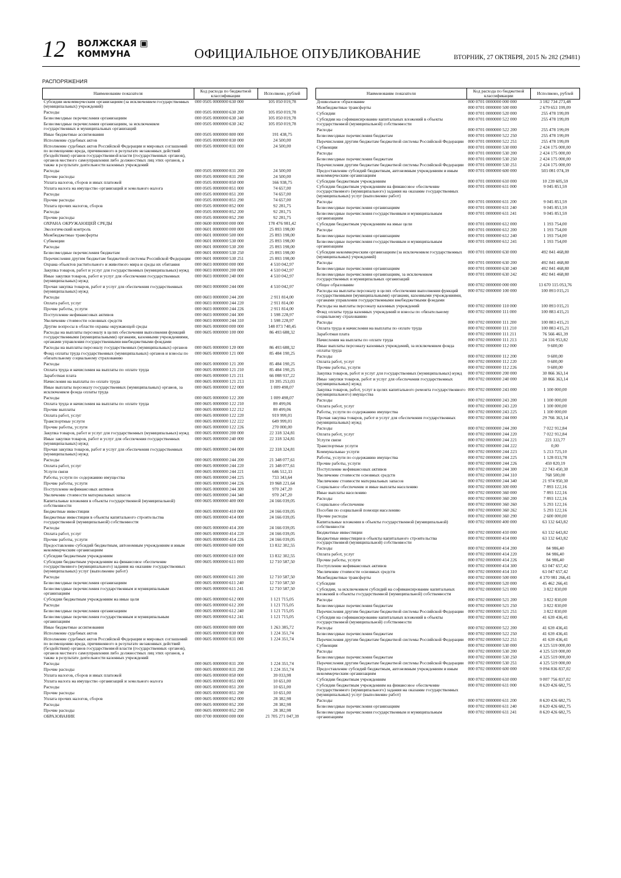12 ВОЛЖСКАЯ ▣ КОММУНА ОФИЦИАЛЬНОЕ ОПУБЛИКОВАНИЕ ВТОРНИК, 27 ОКТЯБРЯ, 2015 № 282 (29481)
РАСПОРЯЖЕНИЯ
| Наименование показателя | Код расхода по бюджетной классификации | Исполнено, рублей |
| --- | --- | --- |
| Субсидии некоммерческим организациям (за исключением государственных (муниципальных) учреждений) | 000 0505 0000000 630 000 | 105 050 019,78 |
| Расходы | 000 0505 0000000 630 200 | 105 050 019,78 |
| Безвозмездные перечисления организациям | 000 0505 0000000 630 240 | 105 050 019,78 |
| Безвозмездные перечисления организациям, за исключением государственных и муниципальных организаций | 000 0505 0000000 630 242 | 105 050 019,78 |
| Иные бюджетные ассигнования | 000 0505 0000000 800 000 | 191 438,75 |
| Исполнение судебных актов | 000 0505 0000000 830 000 | 24 500,00 |
| Исполнение судебных актов Российской Федерации и мировых соглашений по возмещению вреда, причиненного в результате незаконных действий (бездействия) органов государственной власти (государственных органов), органов местного самоуправления либо должностных лиц этих органов, а также в результате деятельности казенных учреждений | 000 0505 0000000 831 000 | 24 500,00 |
| Расходы | 000 0505 0000000 831 200 | 24 500,00 |
| Прочие расходы | 000 0505 0000000 831 290 | 24 500,00 |
| Уплата налогов, сборов и иных платежей | 000 0505 0000000 850 000 | 166 938,75 |
| Уплата налога на имущество организаций и земельного налога | 000 0505 0000000 851 000 | 74 657,00 |
| Расходы | 000 0505 0000000 851 200 | 74 657,00 |
| Прочие расходы | 000 0505 0000000 851 290 | 74 657,00 |
| Уплата прочих налогов, сборов | 000 0505 0000000 852 000 | 92 281,75 |
| Расходы | 000 0505 0000000 852 200 | 92 281,75 |
| Прочие расходы | 000 0505 0000000 852 290 | 92 281,75 |
| ОХРАНА ОКРУЖАЮЩЕЙ СРЕДЫ | 000 0600 0000000 000 000 | 178 476 981,42 |
| Экологический контроль | 000 0601 0000000 000 000 | 25 893 198,00 |
| Межбюджетные трансферты | 000 0601 0000000 500 000 | 25 893 198,00 |
| Субвенции | 000 0601 0000000 530 000 | 25 893 198,00 |
| Расходы | 000 0601 0000000 530 200 | 25 893 198,00 |
| Безвозмездные перечисления бюджетам | 000 0601 0000000 530 250 | 25 893 198,00 |
| Перечисления другим бюджетам бюджетной системы Российской Федерации | 000 0601 0000000 530 251 | 25 893 198,00 |
| Охрана объектов растительного и животного мира и среды их обитания | 000 0603 0000000 000 000 | 4 510 042,97 |
| Закупка товаров, работ и услуг для государственных (муниципальных) нужд | 000 0603 0000000 200 000 | 4 510 042,97 |
| Иные закупки товаров, работ и услуг для обеспечения государственных (муниципальных) нужд | 000 0603 0000000 240 000 | 4 510 042,97 |
| Прочая закупка товаров, работ и услуг для обеспечения государственных (муниципальных) нужд | 000 0603 0000000 244 000 | 4 510 042,97 |
| Расходы | 000 0603 0000000 244 200 | 2 911 814,00 |
| Оплата работ, услуг | 000 0603 0000000 244 220 | 2 911 814,00 |
| Прочие работы, услуги | 000 0603 0000000 244 226 | 2 911 814,00 |
| Поступление нефинансовых активов | 000 0603 0000000 244 300 | 1 598 228,97 |
| Увеличение стоимости основных средств | 000 0603 0000000 244 310 | 1 598 228,97 |
| Другие вопросы в области охраны окружающей среды | 000 0605 0000000 000 000 | 148 073 740,45 |
| Расходы на выплаты персоналу в целях обеспечения выполнения функций государственными (муниципальными) органами, казенными учреждениями, органами управления государственными внебюджетными фондами | 000 0605 0000000 100 000 | 86 493 688,32 |
| Расходы на выплаты персоналу государственных (муниципальных) органов | 000 0605 0000000 120 000 | 86 493 688,32 |
| Фонд оплаты труда государственных (муниципальных) органов и взносы по обязательному социальному страхованию | 000 0605 0000000 121 000 | 85 484 190,25 |
| Расходы | 000 0605 0000000 121 200 | 85 484 190,25 |
| Оплата труда и начисления на выплаты по оплате труда | 000 0605 0000000 121 210 | 85 484 190,25 |
| Заработная плата | 000 0605 0000000 121 211 | 66 088 937,22 |
| Начисления на выплаты по оплате труда | 000 0605 0000000 121 213 | 19 395 253,03 |
| Иные выплаты персоналу государственных (муниципальных) органов, за исключением фонда оплаты труда | 000 0605 0000000 122 000 | 1 009 498,07 |
| Расходы | 000 0605 0000000 122 200 | 1 009 498,07 |
| Оплата труда и начисления на выплаты по оплате труда | 000 0605 0000000 122 210 | 89 499,06 |
| Прочие выплаты | 000 0605 0000000 122 212 | 89 499,06 |
| Оплата работ, услуг | 000 0605 0000000 122 220 | 919 999,01 |
| Транспортные услуги | 000 0605 0000000 122 222 | 649 999,01 |
| Прочие работы, услуги | 000 0605 0000000 122 226 | 270 000,00 |
| Закупка товаров, работ и услуг для государственных (муниципальных) нужд | 000 0605 0000000 200 000 | 22 318 324,81 |
| Иные закупки товаров, работ и услуг для обеспечения государственных (муниципальных) нужд | 000 0605 0000000 240 000 | 22 318 324,81 |
| Прочая закупка товаров, работ и услуг для обеспечения государственных (муниципальных) нужд | 000 0605 0000000 244 000 | 22 318 324,81 |
| Расходы | 000 0605 0000000 244 200 | 21 348 077,61 |
| Оплата работ, услуг | 000 0605 0000000 244 220 | 21 348 077,61 |
| Услуги связи | 000 0605 0000000 244 221 | 646 512,33 |
| Работы, услуги по содержанию имущества | 000 0605 0000000 244 225 | 733 343,64 |
| Прочие работы, услуги | 000 0605 0000000 244 226 | 19 968 221,64 |
| Поступление нефинансовых активов | 000 0605 0000000 244 300 | 970 247,20 |
| Увеличение стоимости материальных запасов | 000 0605 0000000 244 340 | 970 247,20 |
| Капитальные вложения в объекты государственной (муниципальной) собственности | 000 0605 0000000 400 000 | 24 166 039,05 |
| Бюджетные инвестиции | 000 0605 0000000 410 000 | 24 166 039,05 |
| Бюджетные инвестиции в объекты капитального строительства государственной (муниципальной) собственности | 000 0605 0000000 414 000 | 24 166 039,05 |
| Расходы | 000 0605 0000000 414 200 | 24 166 039,05 |
| Оплата работ, услуг | 000 0605 0000000 414 220 | 24 166 039,05 |
| Прочие работы, услуги | 000 0605 0000000 414 226 | 24 166 039,05 |
| Предоставление субсидий бюджетным, автономным учреждениям и иным некоммерческим организациям | 000 0605 0000000 600 000 | 13 832 302,55 |
| Субсидии бюджетным учреждениям | 000 0605 0000000 610 000 | 13 832 302,55 |
| Субсидии бюджетным учреждениям на финансовое обеспечение государственного (муниципального) задания на оказание государственных (муниципальных) услуг (выполнение работ) | 000 0605 0000000 611 000 | 12 710 587,50 |
| Расходы | 000 0605 0000000 611 200 | 12 710 587,50 |
| Безвозмездные перечисления организациям | 000 0605 0000000 611 240 | 12 710 587,50 |
| Безвозмездные перечисления государственным и муниципальным организациям | 000 0605 0000000 611 241 | 12 710 587,50 |
| Субсидии бюджетным учреждениям на иные цели | 000 0605 0000000 612 000 | 1 121 715,05 |
| Расходы | 000 0605 0000000 612 200 | 1 121 715,05 |
| Безвозмездные перечисления организациям | 000 0605 0000000 612 240 | 1 121 715,05 |
| Безвозмездные перечисления государственным и муниципальным организациям | 000 0605 0000000 612 241 | 1 121 715,05 |
| Иные бюджетные ассигнования | 000 0605 0000000 800 000 | 1 263 385,72 |
| Исполнение судебных актов | 000 0605 0000000 830 000 | 1 224 351,74 |
| Исполнение судебных актов Российской Федерации и мировых соглашений по возмещению вреда, причиненного в результате незаконных действий (бездействия) органов государственной власти (государственных органов), органов местного самоуправления либо должностных лиц этих органов, а также в результате деятельности казенных учреждений | 000 0605 0000000 831 000 | 1 224 351,74 |
| Расходы | 000 0605 0000000 831 200 | 1 224 351,74 |
| Прочие расходы | 000 0605 0000000 831 290 | 1 224 351,74 |
| Уплата налогов, сборов и иных платежей | 000 0605 0000000 850 000 | 39 033,98 |
| Уплата налога на имущество организаций и земельного налога | 000 0605 0000000 851 000 | 10 651,00 |
| Расходы | 000 0605 0000000 851 200 | 10 651,00 |
| Прочие расходы | 000 0605 0000000 851 290 | 10 651,00 |
| Уплата прочих налогов, сборов | 000 0605 0000000 852 000 | 28 382,98 |
| Расходы | 000 0605 0000000 852 200 | 28 382,98 |
| Прочие расходы | 000 0605 0000000 852 290 | 28 382,98 |
| ОБРАЗОВАНИЕ | 000 0700 0000000 000 000 | 21 705 271 047,39 |
| Наименование показателя | Код расхода по бюджетной классификации | Исполнено, рублей |
| --- | --- | --- |
| Дошкольное образование | 000 0701 0000000 000 000 | 3 182 734 273,48 |
| Межбюджетные трансферты | 000 0701 0000000 500 000 | 2 679 653 199,09 |
| Субсидии | 000 0701 0000000 520 000 | 255 478 199,09 |
| Субсидии на софинансирование капитальных вложений в объекты государственной (муниципальной) собственности | 000 0701 0000000 522 000 | 255 478 199,09 |
| Расходы | 000 0701 0000000 522 200 | 255 478 199,09 |
| Безвозмездные перечисления бюджетам | 000 0701 0000000 522 250 | 255 478 199,09 |
| Перечисления другим бюджетам бюджетной системы Российской Федерации | 000 0701 0000000 522 251 | 255 478 199,09 |
| Субвенции | 000 0701 0000000 530 000 | 2 424 175 000,00 |
| Расходы | 000 0701 0000000 530 200 | 2 424 175 000,00 |
| Безвозмездные перечисления бюджетам | 000 0701 0000000 530 250 | 2 424 175 000,00 |
| Перечисления другим бюджетам бюджетной системы Российской Федерации | 000 0701 0000000 530 251 | 2 424 175 000,00 |
| Предоставление субсидий бюджетным, автономным учреждениям и иным некоммерческим организациям | 000 0701 0000000 600 000 | 503 081 074,39 |
| Субсидии бюджетным учреждениям | 000 0701 0000000 610 000 | 10 239 605,59 |
| Субсидии бюджетным учреждениям на финансовое обеспечение государственного (муниципального) задания на оказание государственных (муниципальных) услуг (выполнение работ) | 000 0701 0000000 611 000 | 9 045 851,59 |
| Расходы | 000 0701 0000000 611 200 | 9 045 851,59 |
| Безвозмездные перечисления организациям | 000 0701 0000000 611 240 | 9 045 851,59 |
| Безвозмездные перечисления государственным и муниципальным организациям | 000 0701 0000000 611 241 | 9 045 851,59 |
| Субсидии бюджетным учреждениям на иные цели | 000 0701 0000000 612 000 | 1 193 754,00 |
| Расходы | 000 0701 0000000 612 200 | 1 193 754,00 |
| Безвозмездные перечисления организациям | 000 0701 0000000 612 240 | 1 193 754,00 |
| Безвозмездные перечисления государственным и муниципальным организациям | 000 0701 0000000 612 241 | 1 193 754,00 |
| Субсидии некоммерческим организациям (за исключением государственных (муниципальных) учреждений) | 000 0701 0000000 630 000 | 492 841 468,80 |
| Расходы | 000 0701 0000000 630 200 | 492 841 468,80 |
| Безвозмездные перечисления организациям | 000 0701 0000000 630 240 | 492 841 468,80 |
| Безвозмездные перечисления организациям, за исключением государственных и муниципальных организаций | 000 0701 0000000 630 242 | 492 841 468,80 |
| Общее образование | 000 0702 0000000 000 000 | 13 670 115 053,76 |
| Расходы на выплаты персоналу в целях обеспечения выполнения функций государственными (муниципальными) органами, казенными учреждениями, органами управления государственными внебюджетными фондами | 000 0702 0000000 100 000 | 100 893 015,21 |
| Расходы на выплаты персоналу казенных учреждений | 000 0702 0000000 110 000 | 100 893 015,21 |
| Фонд оплаты труда казенных учреждений и взносы по обязательному социальному страхованию | 000 0702 0000000 111 000 | 100 883 415,21 |
| Расходы | 000 0702 0000000 111 200 | 100 883 415,21 |
| Оплата труда и начисления на выплаты по оплате труда | 000 0702 0000000 111 210 | 100 883 415,21 |
| Заработная плата | 000 0702 0000000 111 211 | 76 566 461,39 |
| Начисления на выплаты по оплате труда | 000 0702 0000000 111 213 | 24 316 953,82 |
| Иные выплаты персоналу казенных учреждений, за исключением фонда оплаты труда | 000 0702 0000000 112 000 | 9 600,00 |
| Расходы | 000 0702 0000000 112 200 | 9 600,00 |
| Оплата работ, услуг | 000 0702 0000000 112 220 | 9 600,00 |
| Прочие работы, услуги | 000 0702 0000000 112 226 | 9 600,00 |
| Закупка товаров, работ и услуг для государственных (муниципальных) нужд | 000 0702 0000000 200 000 | 30 866 363,14 |
| Иные закупки товаров, работ и услуг для обеспечения государственных (муниципальных) нужд | 000 0702 0000000 240 000 | 30 866 363,14 |
| Закупка товаров, работ, услуг в целях капитального ремонта государственного (муниципального) имущества | 000 0702 0000000 243 000 | 1 100 000,00 |
| Расходы | 000 0702 0000000 243 200 | 1 100 000,00 |
| Оплата работ, услуг | 000 0702 0000000 243 220 | 1 100 000,00 |
| Работы, услуги по содержанию имущества | 000 0702 0000000 243 225 | 1 100 000,00 |
| Прочая закупка товаров, работ и услуг для обеспечения государственных (муниципальных) нужд | 000 0702 0000000 244 000 | 29 766 363,14 |
| Расходы | 000 0702 0000000 244 200 | 7 022 912,84 |
| Оплата работ, услуг | 000 0702 0000000 244 220 | 7 022 912,84 |
| Услуги связи | 000 0702 0000000 244 221 | 221 333,77 |
| Транспортные услуги | 000 0702 0000000 244 222 | 0,00 |
| Коммунальные услуги | 000 0702 0000000 244 223 | 5 213 725,10 |
| Работы, услуги по содержанию имущества | 000 0702 0000000 244 225 | 1 128 033,78 |
| Прочие работы, услуги | 000 0702 0000000 244 226 | 459 820,19 |
| Поступление нефинансовых активов | 000 0702 0000000 244 300 | 22 743 450,30 |
| Увеличение стоимости основных средств | 000 0702 0000000 244 310 | 768 500,00 |
| Увеличение стоимости материальных запасов | 000 0702 0000000 244 340 | 21 974 950,30 |
| Социальное обеспечение и иные выплаты населению | 000 0702 0000000 300 000 | 7 893 122,16 |
| Иные выплаты населению | 000 0702 0000000 360 000 | 7 893 122,16 |
| Расходы | 000 0702 0000000 360 200 | 7 893 122,16 |
| Социальное обеспечение | 000 0702 0000000 360 260 | 5 293 122,16 |
| Пособия по социальной помощи населению | 000 0702 0000000 360 262 | 5 293 122,16 |
| Прочие расходы | 000 0702 0000000 360 290 | 2 600 000,00 |
| Капитальные вложения в объекты государственной (муниципальной) собственности | 000 0702 0000000 400 000 | 63 132 643,82 |
| Бюджетные инвестиции | 000 0702 0000000 410 000 | 63 132 643,82 |
| Бюджетные инвестиции в объекты капитального строительства государственной (муниципальной) собственности | 000 0702 0000000 414 000 | 63 132 643,82 |
| Расходы | 000 0702 0000000 414 200 | 84 986,40 |
| Оплата работ, услуг | 000 0702 0000000 414 220 | 84 986,40 |
| Прочие работы, услуги | 000 0702 0000000 414 226 | 84 986,40 |
| Поступление нефинансовых активов | 000 0702 0000000 414 300 | 63 047 657,42 |
| Увеличение стоимости основных средств | 000 0702 0000000 414 310 | 63 047 657,42 |
| Межбюджетные трансферты | 000 0702 0000000 500 000 | 4 370 981 266,41 |
| Субсидии | 000 0702 0000000 520 000 | 45 462 266,41 |
| Субсидии, за исключением субсидий на софинансирование капитальных вложений в объекты государственной (муниципальной) собственности | 000 0702 0000000 521 000 | 3 822 830,00 |
| Расходы | 000 0702 0000000 521 200 | 3 822 830,00 |
| Безвозмездные перечисления бюджетам | 000 0702 0000000 521 250 | 3 822 830,00 |
| Перечисления другим бюджетам бюджетной системы Российской Федерации | 000 0702 0000000 521 251 | 3 822 830,00 |
| Субсидии на софинансирование капитальных вложений в объекты государственной (муниципальной) собственности | 000 0702 0000000 522 000 | 41 639 436,41 |
| Расходы | 000 0702 0000000 522 200 | 41 639 436,41 |
| Безвозмездные перечисления бюджетам | 000 0702 0000000 522 250 | 41 639 436,41 |
| Перечисления другим бюджетам бюджетной системы Российской Федерации | 000 0702 0000000 522 251 | 41 639 436,41 |
| Субвенции | 000 0702 0000000 530 000 | 4 325 519 000,00 |
| Расходы | 000 0702 0000000 530 200 | 4 325 519 000,00 |
| Безвозмездные перечисления бюджетам | 000 0702 0000000 530 250 | 4 325 519 000,00 |
| Перечисления другим бюджетам бюджетной системы Российской Федерации | 000 0702 0000000 530 251 | 4 325 519 000,00 |
| Предоставление субсидий бюджетным, автономным учреждениям и иным некоммерческим организациям | 000 0702 0000000 600 000 | 9 094 836 837,02 |
| Субсидии бюджетным учреждениям | 000 0702 0000000 610 000 | 9 007 756 837,02 |
| Субсидии бюджетным учреждениям на финансовое обеспечение государственного (муниципального) задания на оказание государственных (муниципальных) услуг (выполнение работ) | 000 0702 0000000 611 000 | 8 620 426 682,75 |
| Расходы | 000 0702 0000000 611 200 | 8 620 426 682,75 |
| Безвозмездные перечисления организациям | 000 0702 0000000 611 240 | 8 620 426 682,75 |
| Безвозмездные перечисления государственным и муниципальным организациям | 000 0702 0000000 611 241 | 8 620 426 682,75 |